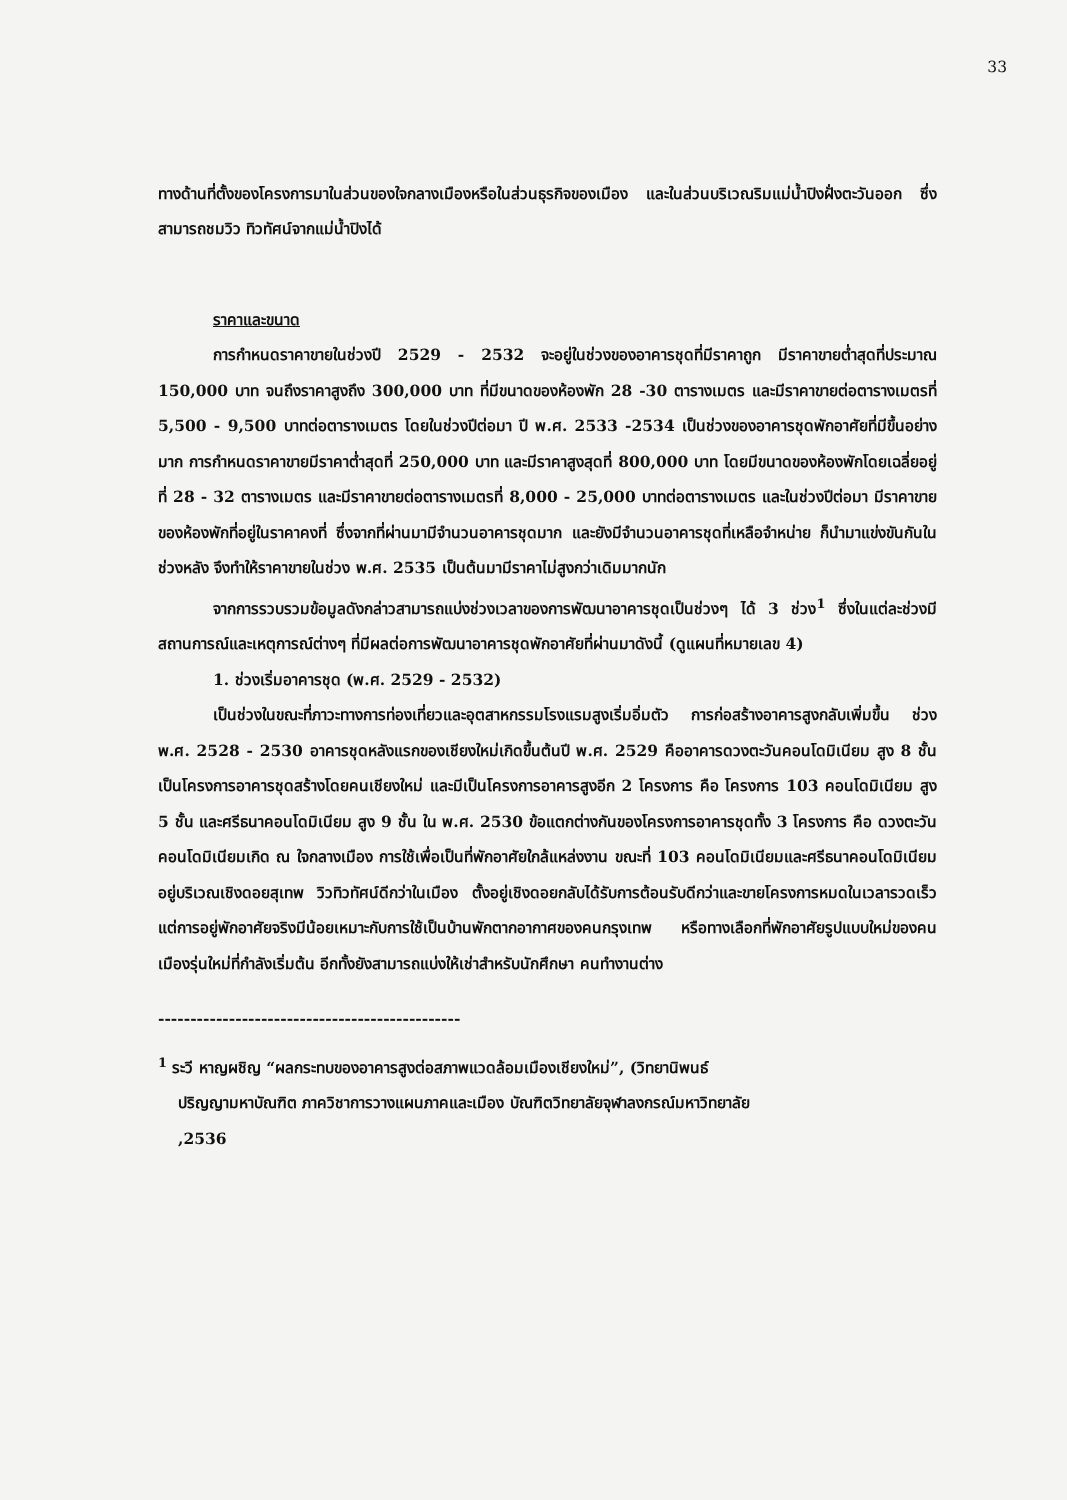33
ทางด้านที่ตั้งของโครงการมาในส่วนของใจกลางเมืองหรือในส่วนธุรกิจของเมือง และในส่วนบริเวณริมแม่น้ำปิงฝั่งตะวันออก ซึ่งสามารถชมวิว ทิวทัศน์จากแม่น้ำปิงได้
ราคาและขนาด
การกำหนดราคาขายในช่วงปี 2529 - 2532 จะอยู่ในช่วงของอาคารชุดที่มีราคาถูก มีราคาขายต่ำสุดที่ประมาณ 150,000 บาท จนถึงราคาสูงถึง 300,000 บาท ที่มีขนาดของห้องพัก 28 -30 ตารางเมตร และมีราคาขายต่อตารางเมตรที่ 5,500 - 9,500 บาทต่อตารางเมตร โดยในช่วงปีต่อมา ปี พ.ศ. 2533 -2534 เป็นช่วงของอาคารชุดพักอาศัยที่มีขึ้นอย่างมาก การกำหนดราคาขายมีราคาต่ำสุดที่ 250,000 บาท และมีราคาสูงสุดที่ 800,000 บาท โดยมีขนาดของห้องพักโดยเฉลี่ยอยู่ที่ 28 - 32 ตารางเมตร และมีราคาขายต่อตารางเมตรที่ 8,000 - 25,000 บาทต่อตารางเมตร และในช่วงปีต่อมา มีราคาขายของห้องพักที่อยู่ในราคาคงที่ ซึ่งจากที่ผ่านมามีจำนวนอาคารชุดมาก และยังมีจำนวนอาคารชุดที่เหลือจำหน่าย ก็นำมาแข่งขันกันในช่วงหลัง จึงทำให้ราคาขายในช่วง พ.ศ. 2535 เป็นต้นมามีราคาไม่สูงกว่าเดิมมากนัก
จากการรวบรวมข้อมูลดังกล่าวสามารถแบ่งช่วงเวลาของการพัฒนาอาคารชุดเป็นช่วงๆ ได้ 3 ช่วง<sup>1</sup> ซึ่งในแต่ละช่วงมีสถานการณ์และเหตุการณ์ต่างๆ ที่มีผลต่อการพัฒนาอาคารชุดพักอาศัยที่ผ่านมาดังนี้ (ดูแผนที่หมายเลข 4)
1. ช่วงเริ่มอาคารชุด (พ.ศ. 2529 - 2532)
เป็นช่วงในขณะที่ภาวะทางการท่องเที่ยวและอุตสาหกรรมโรงแรมสูงเริ่มอิ่มตัว การก่อสร้างอาคารสูงกลับเพิ่มขึ้น ช่วง พ.ศ. 2528 - 2530 อาคารชุดหลังแรกของเชียงใหม่เกิดขึ้นต้นปี พ.ศ. 2529 คืออาคารดวงตะวันคอนโดมิเนียม สูง 8 ชั้น เป็นโครงการอาคารชุดสร้างโดยคนเชียงใหม่ และมีเป็นโครงการอาคารสูงอีก 2 โครงการ คือ โครงการ 103 คอนโดมิเนียม สูง 5 ชั้น และศรีธนาคอนโดมิเนียม สูง 9 ชั้น ใน พ.ศ. 2530 ข้อแตกต่างกันของโครงการอาคารชุดทั้ง 3 โครงการ คือ ดวงตะวันคอนโดมิเนียมเกิด ณ ใจกลางเมือง การใช้เพื่อเป็นที่พักอาศัยใกล้แหล่งงาน ขณะที่ 103 คอนโดมิเนียมและศรีธนาคอนโดมิเนียมอยู่บริเวณเชิงดอยสุเทพ วิวทิวทัศน์ดีกว่าในเมือง ตั้งอยู่เชิงดอยกลับได้รับการต้อนรับดีกว่าและขายโครงการหมดในเวลารวดเร็ว แต่การอยู่พักอาศัยจริงมีน้อยเหมาะกับการใช้เป็นบ้านพักตากอากาศของคนกรุงเทพ หรือทางเลือกที่พักอาศัยรูปแบบใหม่ของคนเมืองรุ่นใหม่ที่กำลังเริ่มต้น อีกทั้งยังสามารถแบ่งให้เช่าสำหรับนักศึกษา คนทำงานต่าง
-----------------------------------------------
<sup>1</sup> ระวี หาญผชิญ “ผลกระทบของอาคารสูงต่อสภาพแวดล้อมเมืองเชียงใหม่”, (วิทยานิพนธ์
ปริญญามหาบัณฑิต ภาควิชาการวางแผนภาคและเมือง บัณฑิตวิทยาลัยจุฬาลงกรณ์มหาวิทยาลัย
,2536